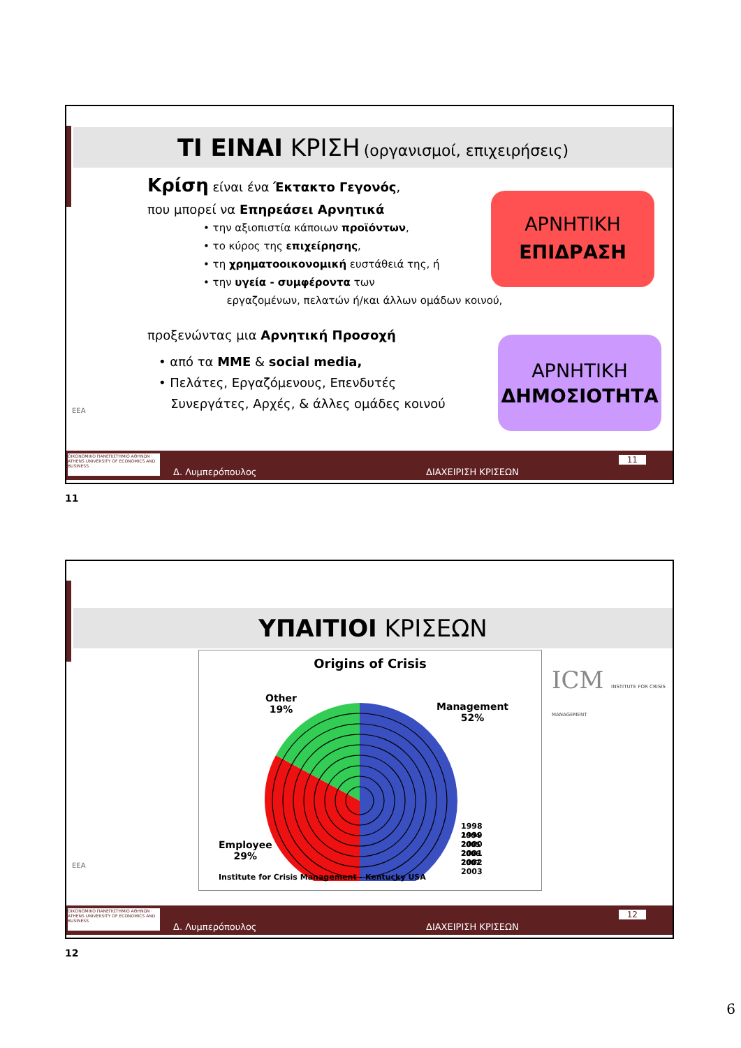ΤΙ ΕΙΝΑΙ ΚΡΙΣΗ (οργανισμοί, επιχειρήσεις)
Κρίση είναι ένα Έκτακτο Γεγονός,
που μπορεί να Επηρεάσει Αρνητικά
• την αξιοπιστία κάποιων προϊόντων,
• το κύρος της επιχείρησης,
• τη χρηματοοικονομική ευστάθειά της, ή
• την υγεία - συμφέροντα των
εργαζομένων, πελατών ή/και άλλων ομάδων κοινού,
προξενώντας μια Αρνητική Προσοχή
• από τα ΜΜΕ & social media,
• Πελάτες, Εργαζόμενους, Επενδυτές
Συνεργάτες, Αρχές, & άλλες ομάδες κοινού
ΑΡΝΗΤΙΚΗ
ΕΠΙΔΡΑΣΗ
ΑΡΝΗΤΙΚΗ
ΔΗΜΟΣΙΟΤΗΤΑ
ΕΕΑ
ΟΙΚΟΝΟΜΙΚΟ ΠΑΝΕΠΙΣΤΗΜΙΟ ΑΘΗΝΩΝ · ATHENS UNIVERSITY OF ECONOMICS AND BUSINESS
Δ. Λυμπερόπουλος
11
ΔΙΑΧΕΙΡΙΣΗ ΚΡΙΣΕΩΝ
11
ΥΠΑΙΤΙΟΙ ΚΡΙΣΕΩΝ
Origins of Crisis
1998
1999
2000
2001
2002
2003
Other
19%
Management
52%
Employee
29%
2004
2005
2006
2007
Institute for Crisis Management - Kentucky USA
ICM INSTITUTE FOR CRISIS MANAGEMENT
ΕΕΑ
ΟΙΚΟΝΟΜΙΚΟ ΠΑΝΕΠΙΣΤΗΜΙΟ ΑΘΗΝΩΝ · ATHENS UNIVERSITY OF ECONOMICS AND BUSINESS
Δ. Λυμπερόπουλος
12
ΔΙΑΧΕΙΡΙΣΗ ΚΡΙΣΕΩΝ
12
6